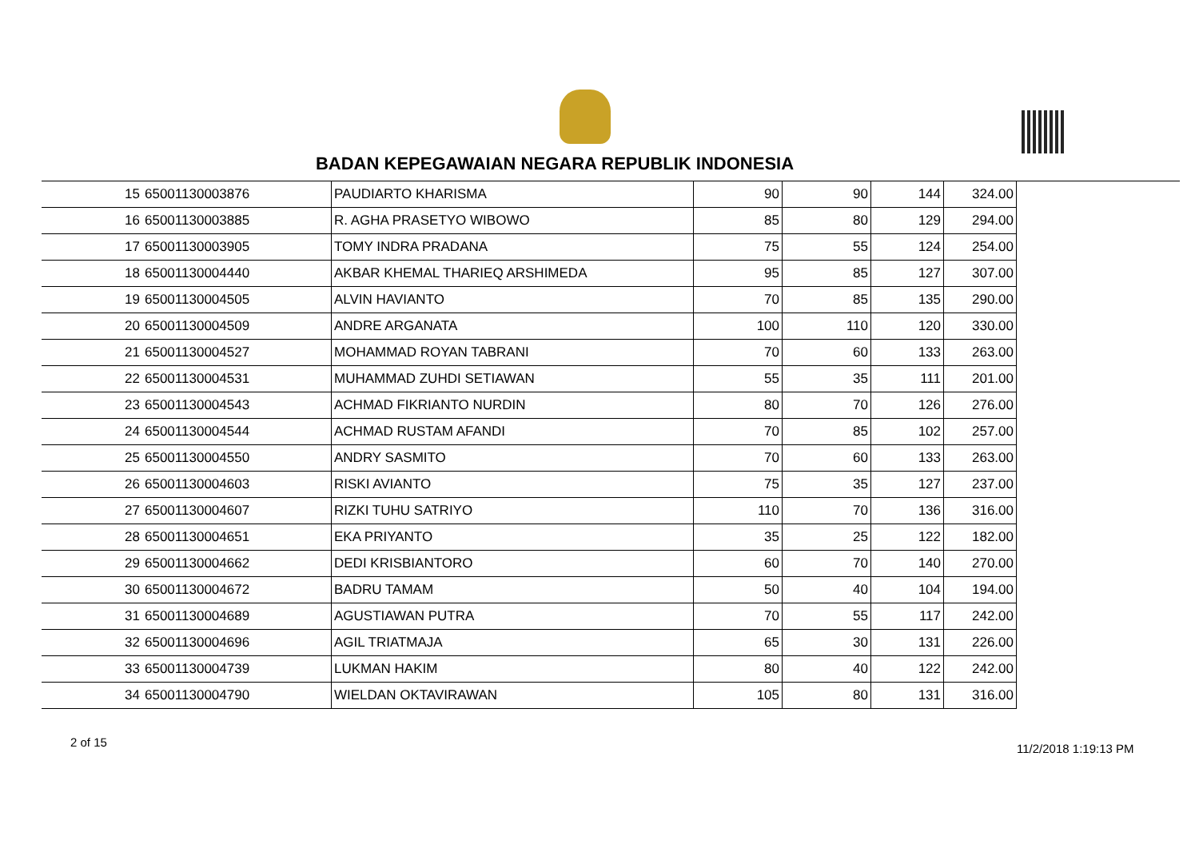BADAN KEPEGAWAIAN NEGARA REPUBLIK INDONESIA
| 15 | 65001130003876 | PAUDIARTO KHARISMA | 90 | 90 | 144 | 324.00 |
| 16 | 65001130003885 | R. AGHA PRASETYO WIBOWO | 85 | 80 | 129 | 294.00 |
| 17 | 65001130003905 | TOMY INDRA PRADANA | 75 | 55 | 124 | 254.00 |
| 18 | 65001130004440 | AKBAR KHEMAL THARIEQ ARSHIMEDA | 95 | 85 | 127 | 307.00 |
| 19 | 65001130004505 | ALVIN HAVIANTO | 70 | 85 | 135 | 290.00 |
| 20 | 65001130004509 | ANDRE ARGANATA | 100 | 110 | 120 | 330.00 |
| 21 | 65001130004527 | MOHAMMAD ROYAN TABRANI | 70 | 60 | 133 | 263.00 |
| 22 | 65001130004531 | MUHAMMAD ZUHDI SETIAWAN | 55 | 35 | 111 | 201.00 |
| 23 | 65001130004543 | ACHMAD FIKRIANTO NURDIN | 80 | 70 | 126 | 276.00 |
| 24 | 65001130004544 | ACHMAD RUSTAM AFANDI | 70 | 85 | 102 | 257.00 |
| 25 | 65001130004550 | ANDRY SASMITO | 70 | 60 | 133 | 263.00 |
| 26 | 65001130004603 | RISKI AVIANTO | 75 | 35 | 127 | 237.00 |
| 27 | 65001130004607 | RIZKI TUHU SATRIYO | 110 | 70 | 136 | 316.00 |
| 28 | 65001130004651 | EKA PRIYANTO | 35 | 25 | 122 | 182.00 |
| 29 | 65001130004662 | DEDI KRISBIANTORO | 60 | 70 | 140 | 270.00 |
| 30 | 65001130004672 | BADRU TAMAM | 50 | 40 | 104 | 194.00 |
| 31 | 65001130004689 | AGUSTIAWAN PUTRA | 70 | 55 | 117 | 242.00 |
| 32 | 65001130004696 | AGIL TRIATMAJA | 65 | 30 | 131 | 226.00 |
| 33 | 65001130004739 | LUKMAN HAKIM | 80 | 40 | 122 | 242.00 |
| 34 | 65001130004790 | WIELDAN OKTAVIRAWAN | 105 | 80 | 131 | 316.00 |
2 of 15 11/2/2018 1:19:13 PM